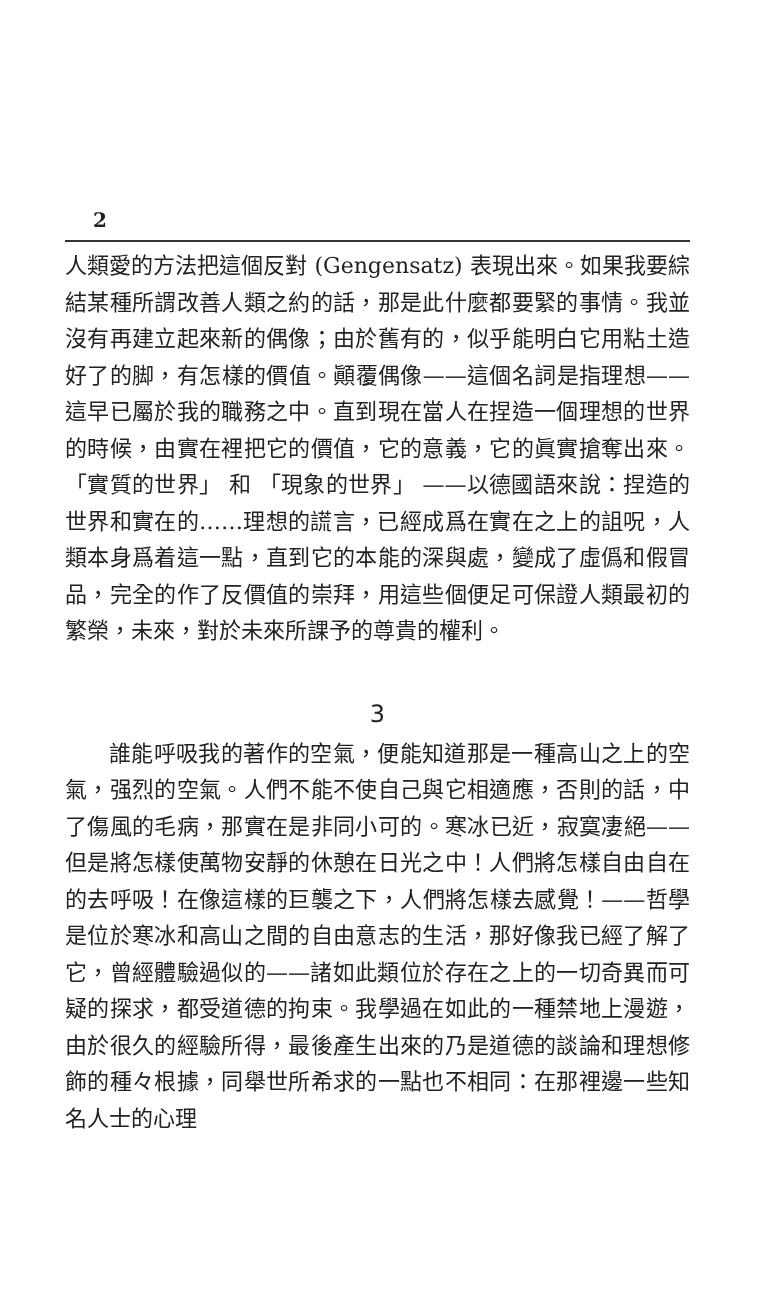2
人類愛的方法把這個反對 (Gengensatz) 表現出來。如果我要綜結某種所謂改善人類之約的話，那是此什麼都要緊的事情。我並沒有再建立起來新的偶像；由於舊有的，似乎能明白它用粘土造好了的脚，有怎樣的價值。顚覆偶像——這個名詞是指理想——這早已屬於我的職務之中。直到現在當人在捏造一個理想的世界的時候，由實在裡把它的價值，它的意義，它的眞實搶奪出來。 「實質的世界」 和 「現象的世界」 ——以德國語來說：捏造的世界和實在的……理想的謊言，已經成爲在實在之上的詛呪，人類本身爲着這一點，直到它的本能的深與處，變成了虛僞和假冒品，完全的作了反價值的崇拜，用這些個便足可保證人類最初的繁榮，未來，對於未來所課予的尊貴的權利。
3
誰能呼吸我的著作的空氣，便能知道那是一種高山之上的空氣，强烈的空氣。人們不能不使自己與它相適應，否則的話，中了傷風的毛病，那實在是非同小可的。寒冰已近，寂寞凄絕——但是將怎樣使萬物安靜的休憩在日光之中！人們將怎樣自由自在的去呼吸！在像這樣的巨襲之下，人們將怎樣去感覺！——哲學是位於寒冰和高山之間的自由意志的生活，那好像我已經了解了它，曾經體驗過似的——諸如此類位於存在之上的一切奇異而可疑的探求，都受道德的拘束。我學過在如此的一種禁地上漫遊，由於很久的經驗所得，最後產生出來的乃是道德的談論和理想修飾的種々根據，同舉世所希求的一點也不相同：在那裡邊一些知名人士的心理